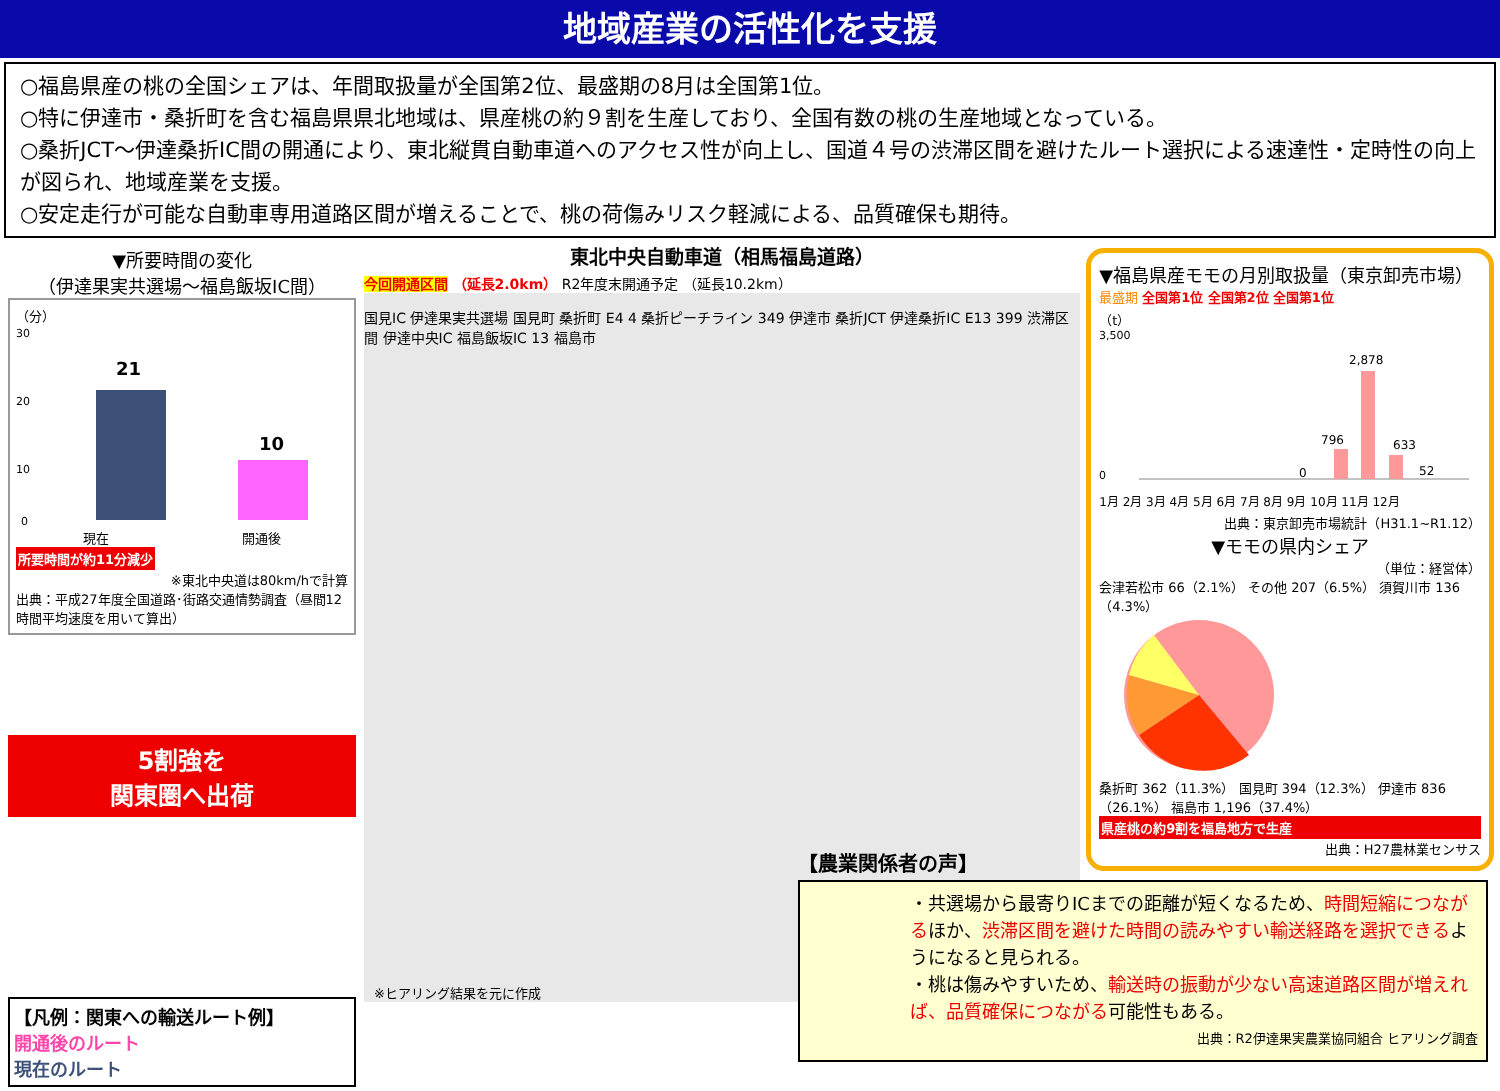地域産業の活性化を支援
○福島県産の桃の全国シェアは、年間取扱量が全国第2位、最盛期の8月は全国第1位。
○特に伊達市・桑折町を含む福島県県北地域は、県産桃の約９割を生産しており、全国有数の桃の生産地域となっている。
○桑折JCT～伊達桑折IC間の開通により、東北縦貫自動車道へのアクセス性が向上し、国道４号の渋滞区間を避けたルート選択による速達性・定時性の向上が図られ、地域産業を支援。
○安定走行が可能な自動車専用道路区間が増えることで、桃の荷傷みリスク軽減による、品質確保も期待。
▼所要時間の変化
（伊達果実共選場～福島飯坂IC間）
（分）
30
20
10
0
21
10
現在 開通後
所要時間が約11分減少
※東北中央道は80km/hで計算
出典：平成27年度全国道路･街路交通情勢調査（昼間12時間平均速度を用いて算出）
5割強を
関東圏へ出荷
【凡例：関東への輸送ルート例】
開通後のルート
現在のルート
東北中央自動車道（相馬福島道路）
今回開通区間 （延長2.0km） R2年度末開通予定 （延長10.2km）
国見IC 伊達果実共選場 国見町 桑折町 E4 4 桑折ピーチライン 349 伊達市 桑折JCT 伊達桑折IC E13 399 渋滞区間 伊達中央IC 福島飯坂IC 13 福島市
※ヒアリング結果を元に作成
▼福島県産モモの月別取扱量（東京卸売市場）
最盛期 全国第1位 全国第2位 全国第1位
（t）
2,878
796
633
0
52
3,500
0
1月 2月 3月 4月 5月 6月 7月 8月 9月 10月 11月 12月
出典：東京卸売市場統計（H31.1~R1.12）
▼モモの県内シェア
（単位：経営体）
会津若松市 66（2.1%） その他 207（6.5%） 須賀川市 136（4.3%）
桑折町 362（11.3%） 国見町 394（12.3%） 伊達市 836（26.1%） 福島市 1,196（37.4%）
県産桃の約9割を福島地方で生産
出典：H27農林業センサス
【農業関係者の声】
・共選場から最寄りICまでの距離が短くなるため、時間短縮につながるほか、渋滞区間を避けた時間の読みやすい輸送経路を選択できるようになると見られる。
・桃は傷みやすいため、輸送時の振動が少ない高速道路区間が増えれば、品質確保につながる可能性もある。
出典：R2伊達果実農業協同組合 ヒアリング調査